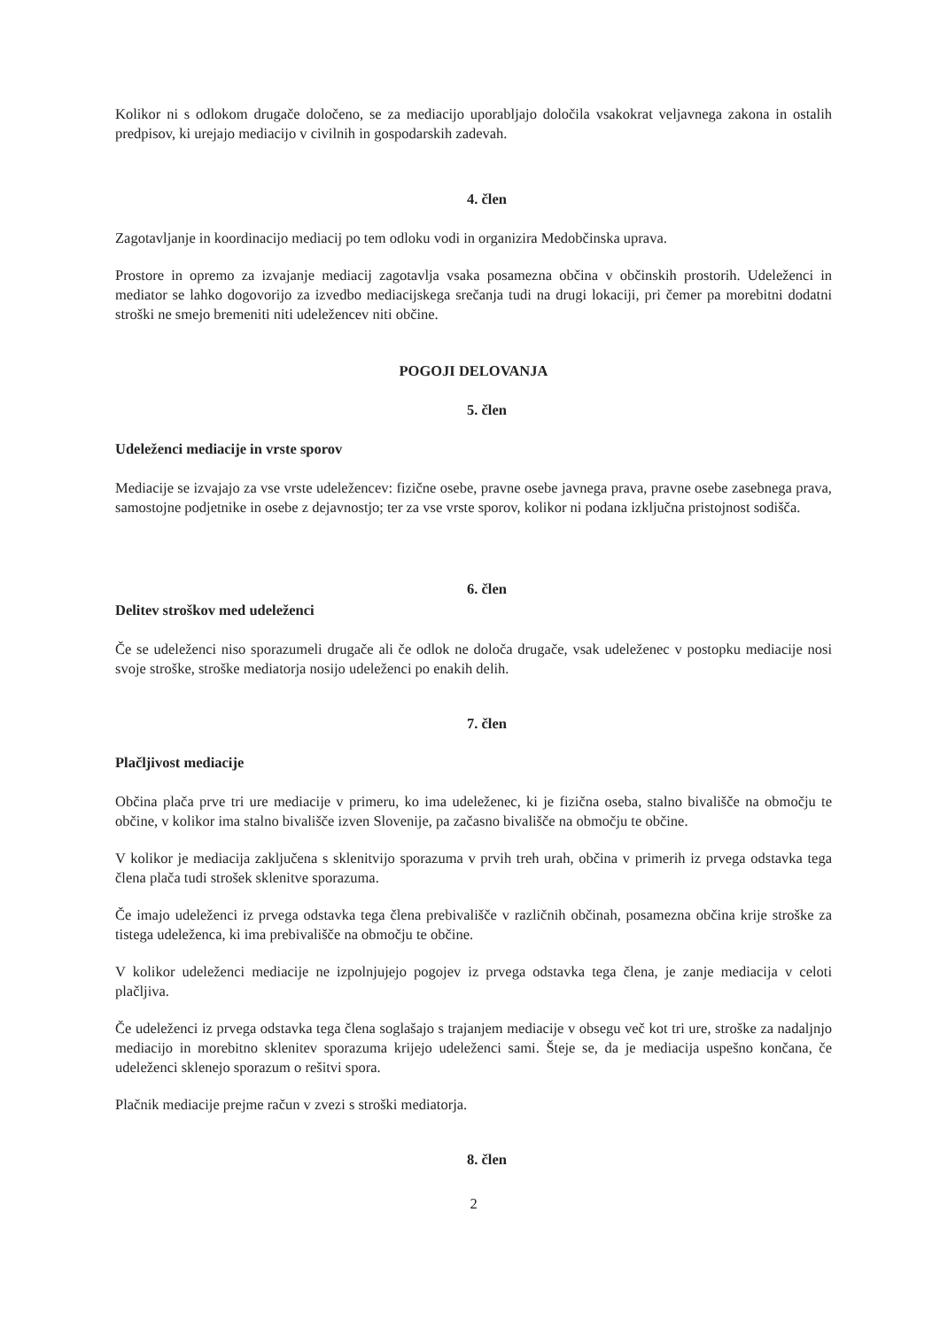Kolikor ni s odlokom drugače določeno, se za mediacijo uporabljajo določila vsakokrat veljavnega zakona in ostalih predpisov, ki urejajo mediacijo v civilnih in gospodarskih zadevah.
4. člen
Zagotavljanje in koordinacijo mediacij po tem odloku vodi in organizira Medobčinska uprava.
Prostore in opremo za izvajanje mediacij zagotavlja vsaka posamezna občina v občinskih prostorih. Udeleženci in mediator se lahko dogovorijo za izvedbo mediacijskega srečanja tudi na drugi lokaciji, pri čemer pa morebitni dodatni stroški ne smejo bremeniti niti udeležencev niti občine.
POGOJI DELOVANJA
5. člen
Udeleženci mediacije in vrste sporov
Mediacije se izvajajo za vse vrste udeležencev: fizične osebe, pravne osebe javnega prava, pravne osebe zasebnega prava, samostojne podjetnike in osebe z dejavnostjo; ter za vse vrste sporov, kolikor ni podana izključna pristojnost sodišča.
6. člen
Delitev stroškov med udeleženci
Če se udeleženci niso sporazumeli drugače ali če odlok ne določa drugače, vsak udeleženec v postopku mediacije nosi svoje stroške, stroške mediatorja nosijo udeleženci po enakih delih.
7. člen
Plačljivost mediacije
Občina plača prve tri ure mediacije v primeru, ko ima udeleženec, ki je fizična oseba, stalno bivališče na območju te občine, v kolikor ima stalno bivališče izven Slovenije, pa začasno bivališče na območju te občine.
V kolikor je mediacija zaključena s sklenitvijo sporazuma v prvih treh urah, občina v primerih iz prvega odstavka tega člena plača tudi strošek sklenitve sporazuma.
Če imajo udeleženci iz prvega odstavka tega člena prebivališče v različnih občinah, posamezna občina krije stroške za tistega udeleženca, ki ima prebivališče na območju te občine.
V kolikor udeleženci mediacije ne izpolnjujejo pogojev iz prvega odstavka tega člena, je zanje mediacija v celoti plačljiva.
Če udeleženci iz prvega odstavka tega člena soglašajo s trajanjem mediacije v obsegu več kot tri ure, stroške za nadaljnjo mediacijo in morebitno sklenitev sporazuma krijejo udeleženci sami. Šteje se, da je mediacija uspešno končana, če udeleženci sklenejo sporazum o rešitvi spora.
Plačnik mediacije prejme račun v zvezi s stroški mediatorja.
8. člen
2